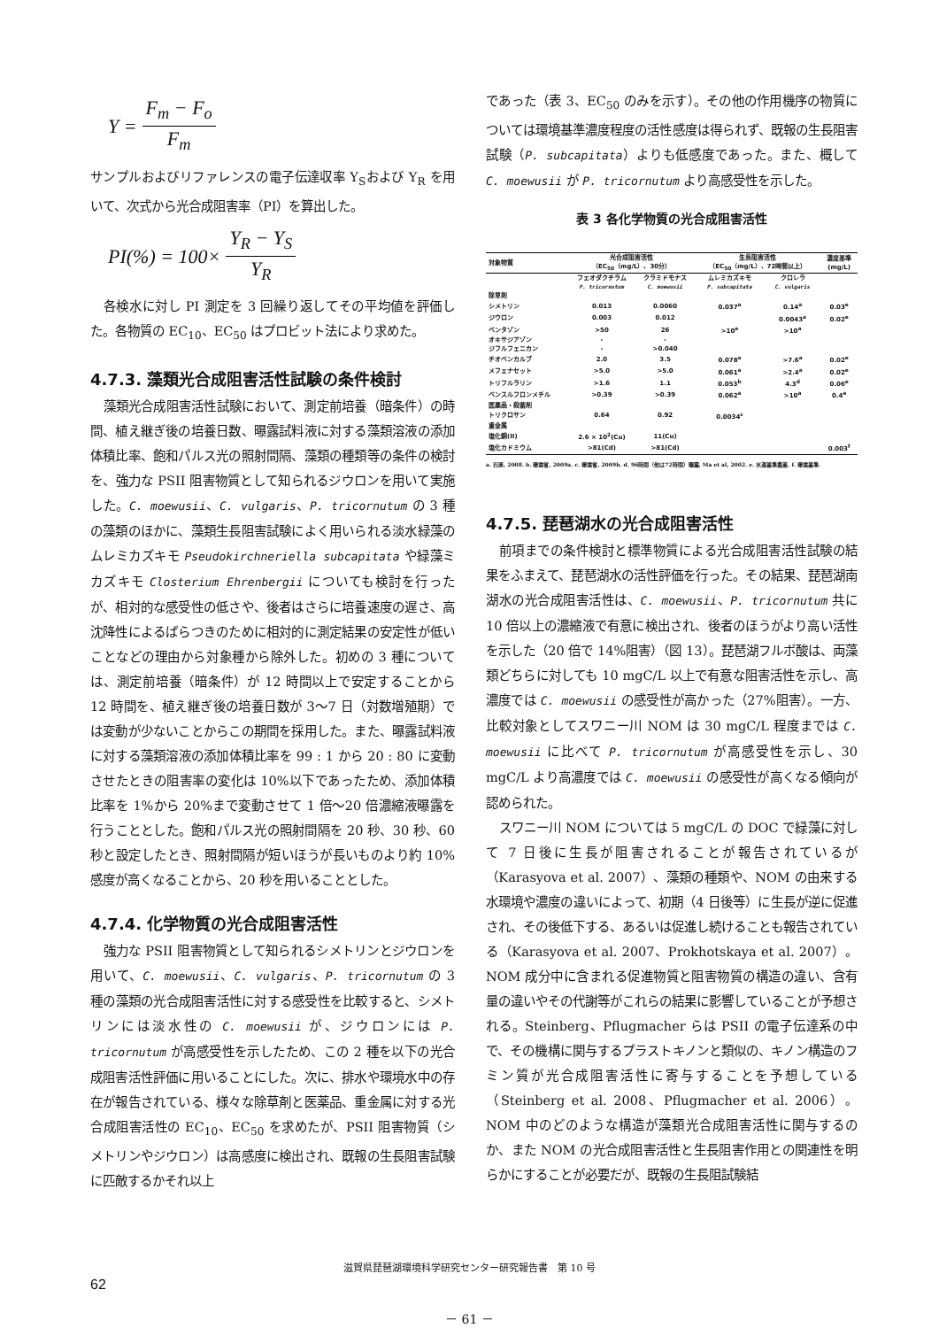Y = F<sub>m</sub> − F<sub>o</sub> F<sub>m</sub>
サンプルおよびリファレンスの電子伝達収率 Y<sub>S</sub>および Y<sub>R</sub> を用いて、次式から光合成阻害率（PI）を算出した。
PI(%) = 100× Y<sub>R</sub> − Y<sub>S</sub> Y<sub>R</sub>
各検水に対し PI 測定を 3 回繰り返してその平均値を評価した。各物質の EC<sub>10</sub>、EC<sub>50</sub> はプロビット法により求めた。
4.7.3. 藻類光合成阻害活性試験の条件検討
藻類光合成阻害活性試験において、測定前培養（暗条件）の時間、植え継ぎ後の培養日数、曝露試料液に対する藻類溶液の添加体積比率、飽和パルス光の照射間隔、藻類の種類等の条件の検討を、強力な PSII 阻害物質として知られるジウロンを用いて実施した。C. moewusii、C. vulgaris、P. tricornutum の 3 種の藻類のほかに、藻類生長阻害試験によく用いられる淡水緑藻のムレミカズキモ Pseudokirchneriella subcapitata や緑藻ミカズキモ Closterium Ehrenbergii についても検討を行ったが、相対的な感受性の低さや、後者はさらに培養速度の遅さ、高沈降性によるばらつきのために相対的に測定結果の安定性が低いことなどの理由から対象種から除外した。初めの 3 種については、測定前培養（暗条件）が 12 時間以上で安定することから 12 時間を、植え継ぎ後の培養日数が 3〜7 日（対数増殖期）では変動が少ないことからこの期間を採用した。また、曝露試料液に対する藻類溶液の添加体積比率を 99 : 1 から 20 : 80 に変動させたときの阻害率の変化は 10%以下であったため、添加体積比率を 1%から 20%まで変動させて 1 倍〜20 倍濃縮液曝露を行うこととした。飽和パルス光の照射間隔を 20 秒、30 秒、60 秒と設定したとき、照射間隔が短いほうが長いものより約 10%感度が高くなることから、20 秒を用いることとした。
4.7.4. 化学物質の光合成阻害活性
強力な PSII 阻害物質として知られるシメトリンとジウロンを用いて、C. moewusii、C. vulgaris、P. tricornutum の 3 種の藻類の光合成阻害活性に対する感受性を比較すると、シメトリンには淡水性の C. moewusii が、ジウロンには P. tricornutum が高感受性を示したため、この 2 種を以下の光合成阻害活性評価に用いることにした。次に、排水や環境水中の存在が報告されている、様々な除草剤と医薬品、重金属に対する光合成阻害活性の EC<sub>10</sub>、EC<sub>50</sub> を求めたが、PSII 阻害物質（シメトリンやジウロン）は高感度に検出され、既報の生長阻害試験に匹敵するかそれ以上
であった（表 3、EC<sub>50</sub> のみを示す）。その他の作用機序の物質については環境基準濃度程度の活性感度は得られず、既報の生長阻害試験（P. subcapitata）よりも低感度であった。また、概して C. moewusii が P. tricornutum より高感受性を示した。
表 3 各化学物質の光合成阻害活性
| 対象物質 | 光合成阻害活性 （EC<sub>50</sub>（mg/L）、30分） | | 生長阻害活性 （EC<sub>50</sub>（mg/L）、72時間以上） | | 濃度基準 (mg/L) |
| --- | --- | --- | --- | --- | --- |
| | フェオダクチラム P. tricornutum | クラミドモナス C. moewusii | ムレミカズキモ P. subcapitata | クロレラ C. vulgaris | |
| 除草剤 | | | | | |
| シメトリン | 0.013 | 0.0060 | 0.037<sup>a</sup> | 0.14<sup>a</sup> | 0.03<sup>e</sup> |
| ジウロン | 0.003 | 0.012 | | 0.0043<sup>a</sup> | 0.02<sup>e</sup> |
| ベンタゾン | >50 | 26 | >10<sup>a</sup> | >10<sup>a</sup> | |
| オキサジアゾン | - | - | | | |
| ジフルフェニカン | - | >0.040 | | | |
| チオベンカルブ | 2.0 | 3.5 | 0.078<sup>a</sup> | >7.6<sup>a</sup> | 0.02<sup>e</sup> |
| メフェナセット | >5.0 | >5.0 | 0.061<sup>a</sup> | >2.4<sup>a</sup> | 0.02<sup>e</sup> |
| トリフルラリン | >1.6 | 1.1 | 0.053<sup>b</sup> | 4.3<sup>d</sup> | 0.06<sup>e</sup> |
| ベンスルフロンメチル | >0.39 | >0.39 | 0.062<sup>a</sup> | >10<sup>a</sup> | 0.4<sup>e</sup> |
| 医薬品・殺菌剤 | | | | | |
| トリクロサン | 0.64 | 0.92 | 0.0034<sup>c</sup> | | |
| 重金属 | | | | | |
| 塩化銅(II) | 2.6 × 10<sup>2</sup>(Cu) | 11(Cu) | | | |
| 塩化カドミウム | >81(Cd) | >81(Cd) | | | 0.003<sup>f</sup> |
a. 石原, 2008. b. 環境省, 2009a. c. 環境省, 2009b. d. 96時間（他は72時間）曝露, Ma et al, 2002. e. 水道基準農薬. f. 環境基準.
4.7.5. 琵琶湖水の光合成阻害活性
前項までの条件検討と標準物質による光合成阻害活性試験の結果をふまえて、琵琶湖水の活性評価を行った。その結果、琵琶湖南湖水の光合成阻害活性は、C. moewusii、P. tricornutum 共に 10 倍以上の濃縮液で有意に検出され、後者のほうがより高い活性を示した（20 倍で 14%阻害）（図 13）。琵琶湖フルボ酸は、両藻類どちらに対しても 10 mgC/L 以上で有意な阻害活性を示し、高濃度では C. moewusii の感受性が高かった（27%阻害）。一方、比較対象としてスワニー川 NOM は 30 mgC/L 程度までは C. moewusii に比べて P. tricornutum が高感受性を示し、30 mgC/L より高濃度では C. moewusii の感受性が高くなる傾向が認められた。
スワニー川 NOM については 5 mgC/L の DOC で緑藻に対して 7 日後に生長が阻害されることが報告されているが（Karasyova et al. 2007）、藻類の種類や、NOM の由来する水環境や濃度の違いによって、初期（4 日後等）に生長が逆に促進され、その後低下する、あるいは促進し続けることも報告されている（Karasyova et al. 2007、Prokhotskaya et al. 2007）。NOM 成分中に含まれる促進物質と阻害物質の構造の違い、含有量の違いやその代謝等がこれらの結果に影響していることが予想される。Steinberg、Pflugmacher らは PSII の電子伝達系の中で、その機構に関与するプラストキノンと類似の、キノン構造のフミン質が光合成阻害活性に寄与することを予想している（Steinberg et al. 2008、Pflugmacher et al. 2006）。NOM 中のどのような構造が藻類光合成阻害活性に関与するのか、また NOM の光合成阻害活性と生長阻害作用との関連性を明らかにすることが必要だが、既報の生長阻試験結
滋賀県琵琶湖環境科学研究センター研究報告書　第 10 号
62
－ 61 －